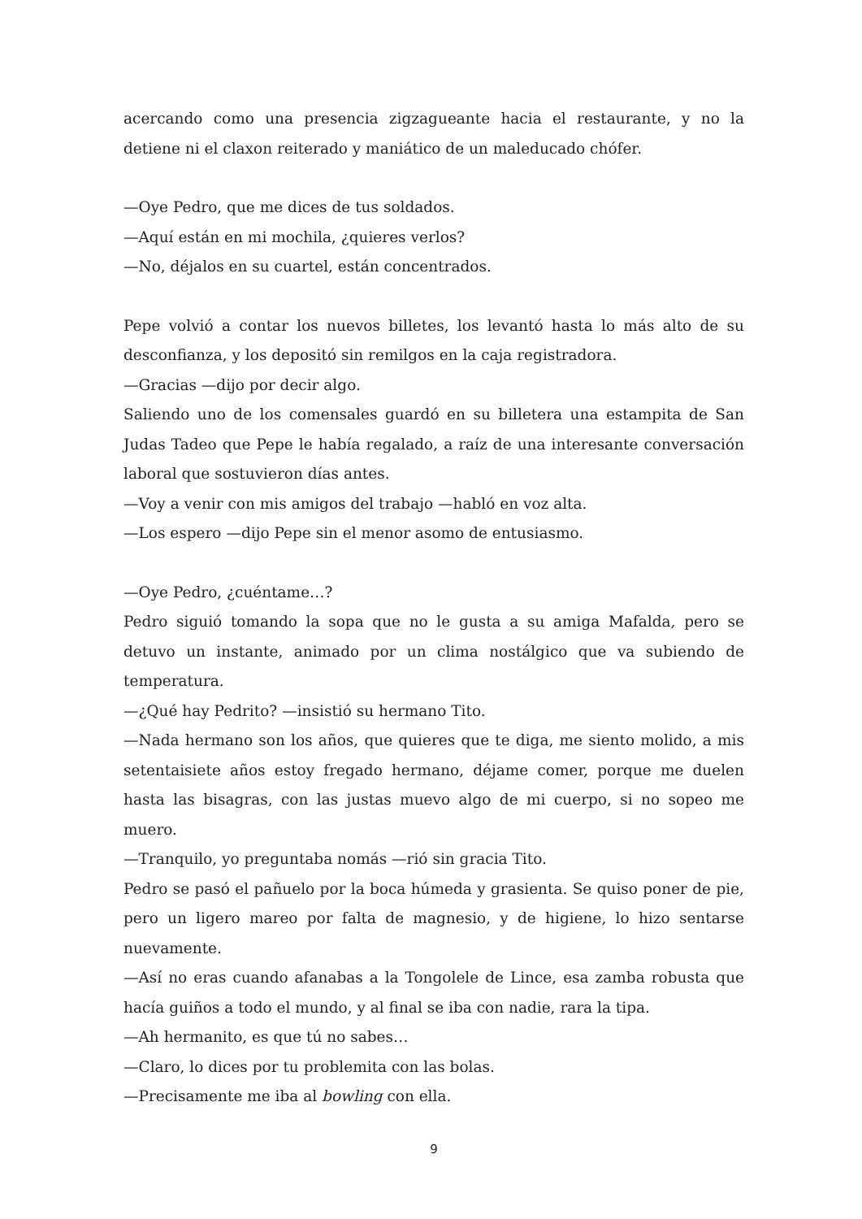acercando como una presencia zigzagueante hacia el restaurante, y no la detiene ni el claxon reiterado y maniático de un maleducado chófer.
—Oye Pedro, que me dices de tus soldados.
—Aquí están en mi mochila, ¿quieres verlos?
—No, déjalos en su cuartel, están concentrados.
Pepe volvió a contar los nuevos billetes, los levantó hasta lo más alto de su desconfianza, y los depositó sin remilgos en la caja registradora.
—Gracias —dijo por decir algo.
Saliendo uno de los comensales guardó en su billetera una estampita de San Judas Tadeo que Pepe le había regalado, a raíz de una interesante conversación laboral que sostuvieron días antes.
—Voy a venir con mis amigos del trabajo —habló en voz alta.
—Los espero —dijo Pepe sin el menor asomo de entusiasmo.
—Oye Pedro, ¿cuéntame…?
Pedro siguió tomando la sopa que no le gusta a su amiga Mafalda, pero se detuvo un instante, animado por un clima nostálgico que va subiendo de temperatura.
—¿Qué hay Pedrito? —insistió su hermano Tito.
—Nada hermano son los años, que quieres que te diga, me siento molido, a mis setentaisiete años estoy fregado hermano, déjame comer, porque me duelen hasta las bisagras, con las justas muevo algo de mi cuerpo, si no sopeo me muero.
—Tranquilo, yo preguntaba nomás —rió sin gracia Tito.
Pedro se pasó el pañuelo por la boca húmeda y grasienta. Se quiso poner de pie, pero un ligero mareo por falta de magnesio, y de higiene, lo hizo sentarse nuevamente.
—Así no eras cuando afanabas a la Tongolele de Lince, esa zamba robusta que hacía guiños a todo el mundo, y al final se iba con nadie, rara la tipa.
—Ah hermanito, es que tú no sabes…
—Claro, lo dices por tu problemita con las bolas.
—Precisamente me iba al bowling con ella.
9